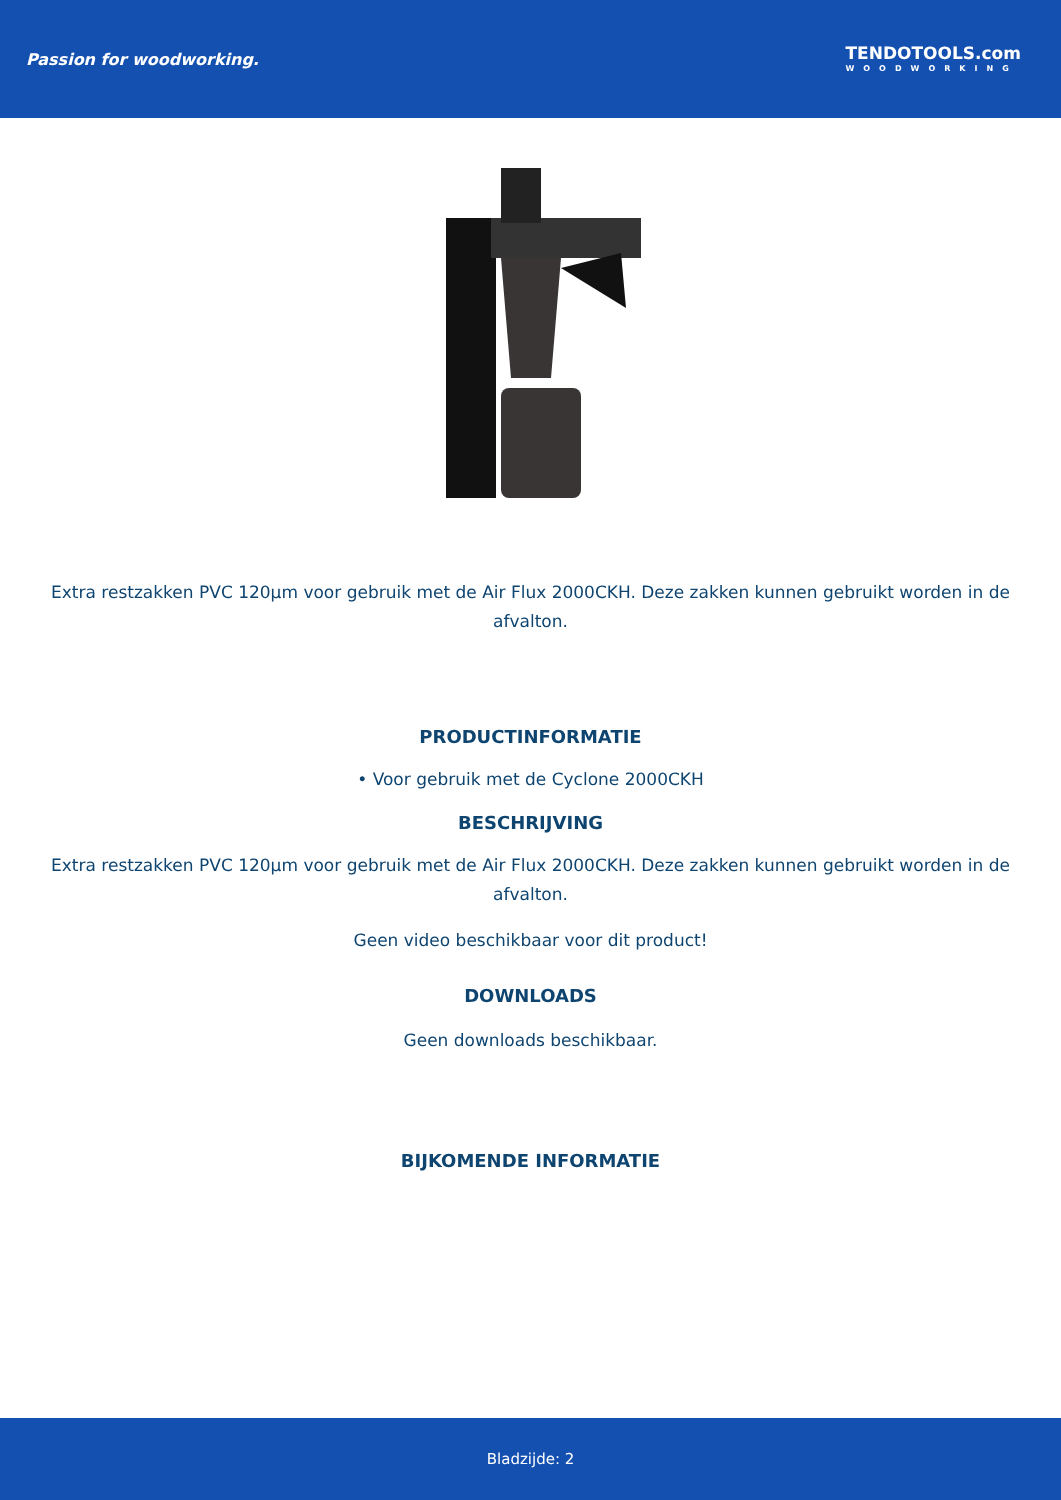Passion for woodworking.
TENDOTOOLS.com
WOODWORKING
Extra restzakken PVC 120µm voor gebruik met de Air Flux 2000CKH. Deze zakken kunnen gebruikt worden in de afvalton.
PRODUCTINFORMATIE
• Voor gebruik met de Cyclone 2000CKH
BESCHRIJVING
Extra restzakken PVC 120µm voor gebruik met de Air Flux 2000CKH. Deze zakken kunnen gebruikt worden in de afvalton.
Geen video beschikbaar voor dit product!
DOWNLOADS
Geen downloads beschikbaar.
BIJKOMENDE INFORMATIE
Bladzijde: 2